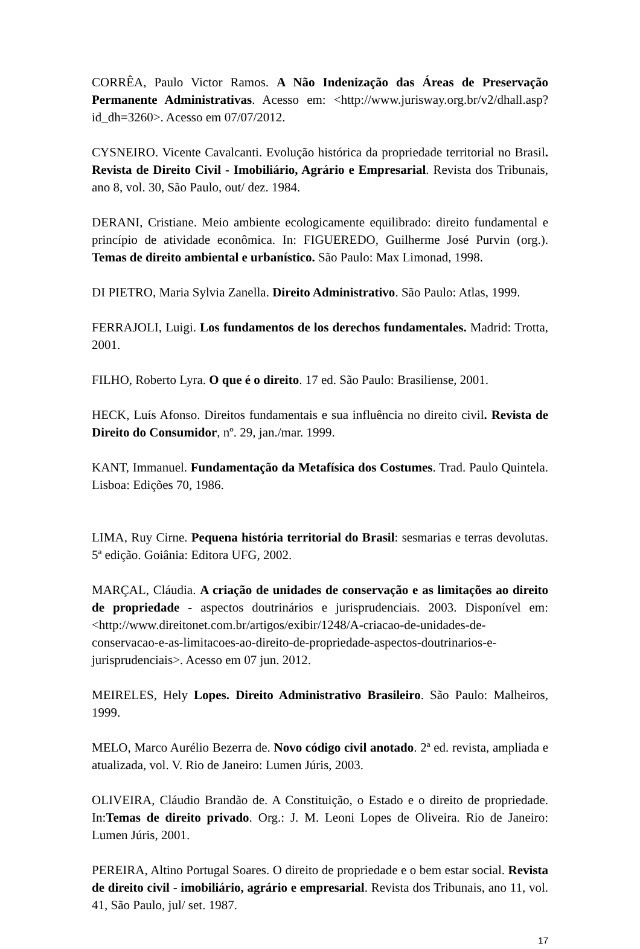CORRÊA, Paulo Victor Ramos. A Não Indenização das Áreas de Preservação Permanente Administrativas. Acesso em: <http://www.jurisway.org.br/v2/dhall.asp?id_dh=3260>. Acesso em 07/07/2012.
CYSNEIRO. Vicente Cavalcanti. Evolução histórica da propriedade territorial no Brasil. Revista de Direito Civil - Imobiliário, Agrário e Empresarial. Revista dos Tribunais, ano 8, vol. 30, São Paulo, out/ dez. 1984.
DERANI, Cristiane. Meio ambiente ecologicamente equilibrado: direito fundamental e princípio de atividade econômica. In: FIGUEREDO, Guilherme José Purvin (org.). Temas de direito ambiental e urbanístico. São Paulo: Max Limonad, 1998.
DI PIETRO, Maria Sylvia Zanella. Direito Administrativo. São Paulo: Atlas, 1999.
FERRAJOLI, Luigi. Los fundamentos de los derechos fundamentales. Madrid: Trotta, 2001.
FILHO, Roberto Lyra. O que é o direito. 17 ed. São Paulo: Brasiliense, 2001.
HECK, Luís Afonso. Direitos fundamentais e sua influência no direito civil. Revista de Direito do Consumidor, nº. 29, jan./mar. 1999.
KANT, Immanuel. Fundamentação da Metafísica dos Costumes. Trad. Paulo Quintela. Lisboa: Edições 70, 1986.
LIMA, Ruy Cirne. Pequena história territorial do Brasil: sesmarias e terras devolutas. 5ª edição. Goiânia: Editora UFG, 2002.
MARÇAL, Cláudia. A criação de unidades de conservação e as limitações ao direito de propriedade - aspectos doutrinários e jurisprudenciais. 2003. Disponível em: <http://www.direitonet.com.br/artigos/exibir/1248/A-criacao-de-unidades-de-conservacao-e-as-limitacoes-ao-direito-de-propriedade-aspectos-doutrinarios-e-jurisprudenciais>. Acesso em 07 jun. 2012.
MEIRELES, Hely Lopes. Direito Administrativo Brasileiro. São Paulo: Malheiros, 1999.
MELO, Marco Aurélio Bezerra de. Novo código civil anotado. 2ª ed. revista, ampliada e atualizada, vol. V. Rio de Janeiro: Lumen Júris, 2003.
OLIVEIRA, Cláudio Brandão de. A Constituição, o Estado e o direito de propriedade. In:Temas de direito privado. Org.: J. M. Leoni Lopes de Oliveira. Rio de Janeiro: Lumen Júris, 2001.
PEREIRA, Altino Portugal Soares. O direito de propriedade e o bem estar social. Revista de direito civil - imobiliário, agrário e empresarial. Revista dos Tribunais, ano 11, vol. 41, São Paulo, jul/ set. 1987.
17